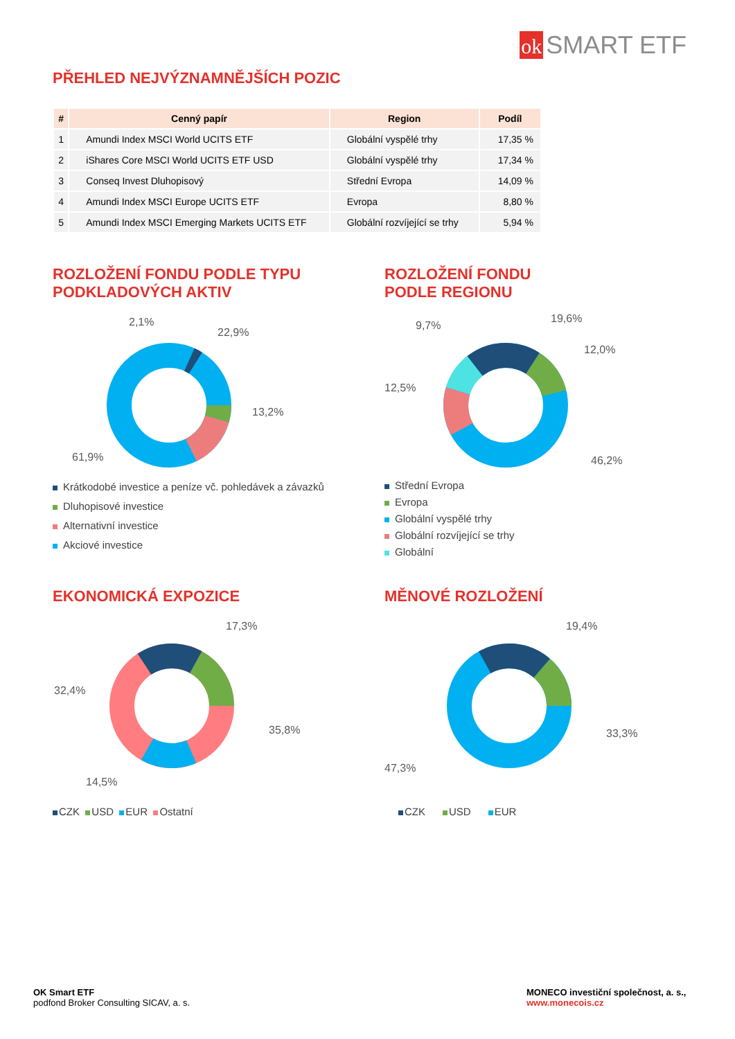ok SMART ETF
PŘEHLED NEJVÝZNAMNĚJŠÍCH POZIC
| # | Cenný papír | Region | Podíl |
| --- | --- | --- | --- |
| 1 | Amundi Index MSCI World UCITS ETF | Globální vyspělé trhy | 17,35 % |
| 2 | iShares Core MSCI World UCITS ETF USD | Globální vyspělé trhy | 17,34 % |
| 3 | Conseq Invest Dluhopisový | Střední Evropa | 14,09 % |
| 4 | Amundi Index MSCI Europe UCITS ETF | Evropa | 8,80 % |
| 5 | Amundi Index MSCI Emerging Markets UCITS ETF | Globální rozvíjející se trhy | 5,94 % |
ROZLOŽENÍ FONDU PODLE TYPU
PODKLADOVÝCH AKTIV
2,1%
22,9%
13,2%
61,9%
Krátkodobé investice a peníze vč. pohledávek a závazků
Dluhopisové investice
Alternativní investice
Akciové investice
ROZLOŽENÍ FONDU
PODLE REGIONU
9,7%
19,6%
12,0%
12,5%
46,2%
Střední Evropa
Evropa
Globální vyspělé trhy
Globální rozvíjející se trhy
Globální
EKONOMICKÁ EXPOZICE
17,3%
32,4%
35,8%
14,5%
CZK USD EUR Ostatní
MĚNOVÉ ROZLOŽENÍ
19,4%
33,3%
47,3%
CZK USD EUR
OK Smart ETF
podfond Broker Consulting SICAV, a. s.
MONECO investiční společnost, a. s.,
www.monecois.cz